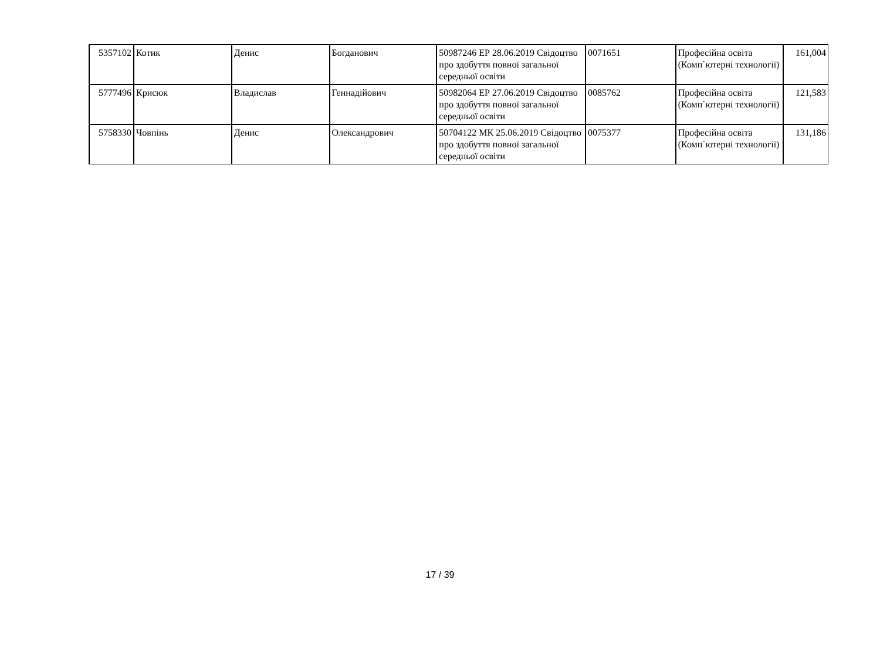| 5357102 | Котик | Денис | Богданович | 50987246 ЕР 28.06.2019 Свідоцтво про здобуття повної загальної середньої освіти | 0071651 | Професійна освіта (Комп`ютерні технології) | 161,004 |
| 5777496 | Крисюк | Владислав | Геннадійович | 50982064 ЕР 27.06.2019 Свідоцтво про здобуття повної загальної середньої освіти | 0085762 | Професійна освіта (Комп`ютерні технології) | 121,583 |
| 5758330 | Човпінь | Денис | Олександрович | 50704122 МК 25.06.2019 Свідоцтво про здобуття повної загальної середньої освіти | 0075377 | Професійна освіта (Комп`ютерні технології) | 131,186 |
17 / 39